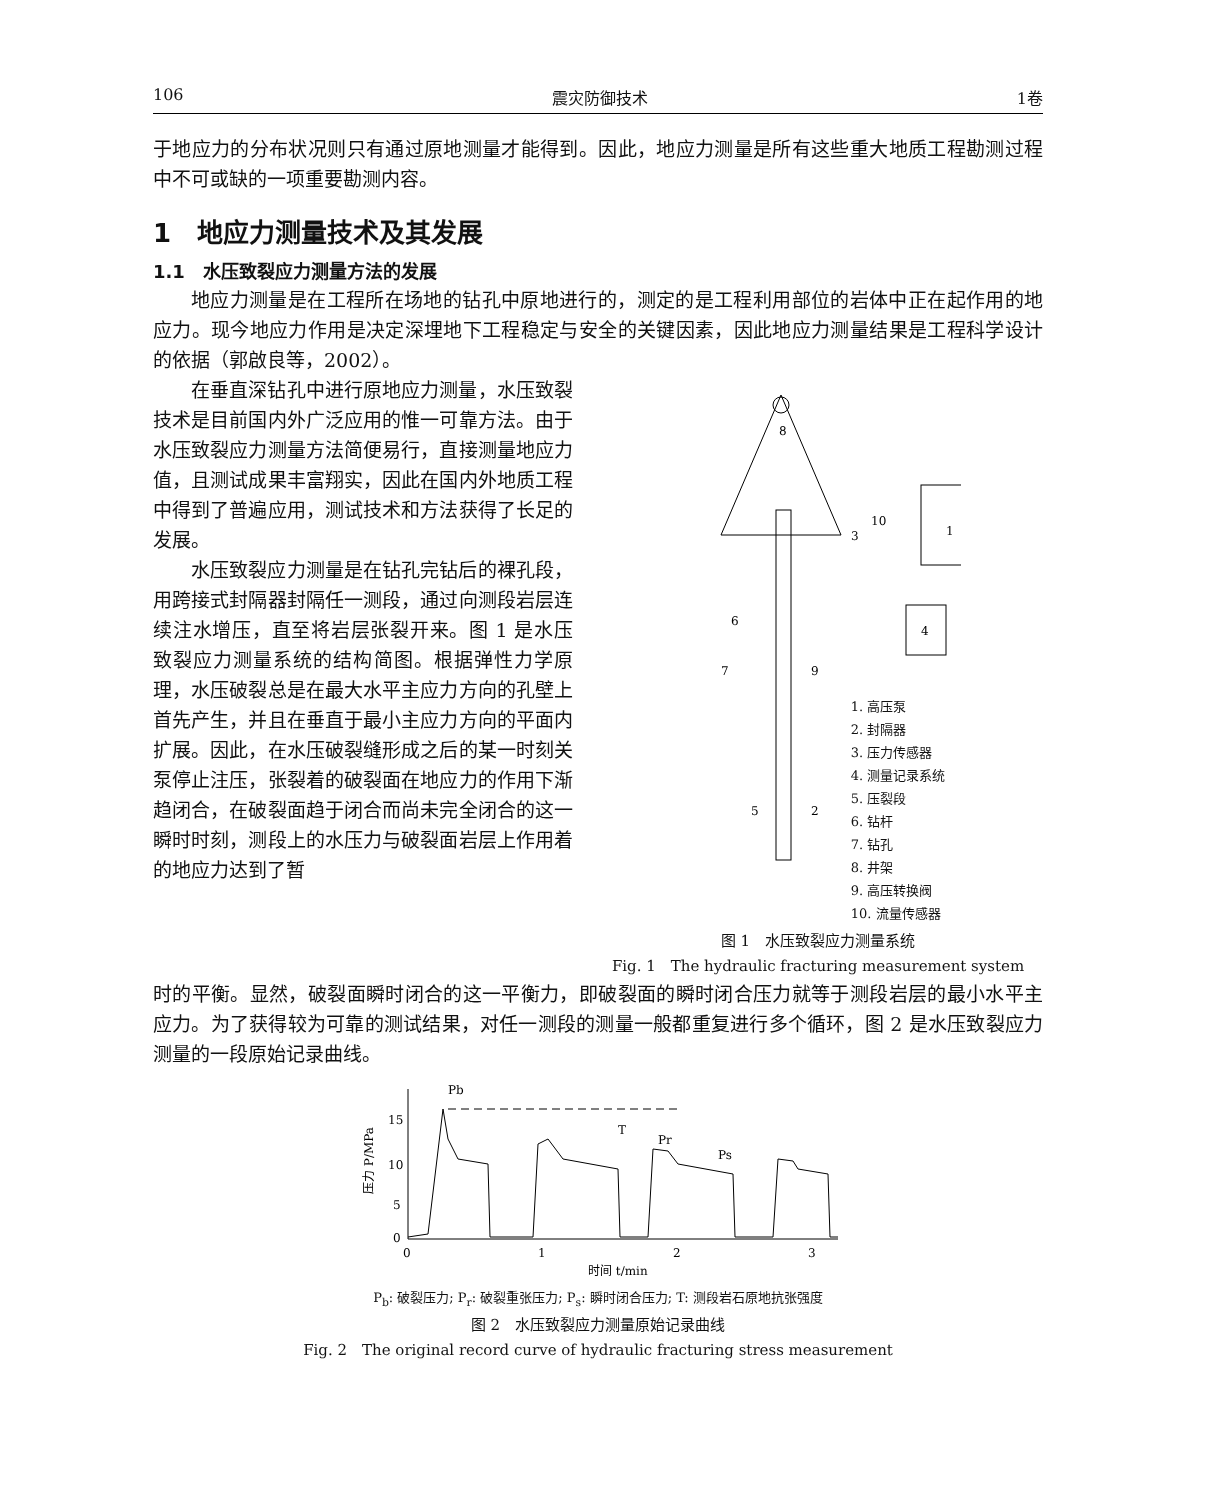106 震灾防御技术 1卷
于地应力的分布状况则只有通过原地测量才能得到。因此，地应力测量是所有这些重大地质工程勘测过程中不可或缺的一项重要勘测内容。
1　地应力测量技术及其发展
1.1　水压致裂应力测量方法的发展
地应力测量是在工程所在场地的钻孔中原地进行的，测定的是工程利用部位的岩体中正在起作用的地应力。现今地应力作用是决定深埋地下工程稳定与安全的关键因素，因此地应力测量结果是工程科学设计的依据（郭啟良等，2002）。
在垂直深钻孔中进行原地应力测量，水压致裂技术是目前国内外广泛应用的惟一可靠方法。由于水压致裂应力测量方法简便易行，直接测量地应力值，且测试成果丰富翔实，因此在国内外地质工程中得到了普遍应用，测试技术和方法获得了长足的发展。
水压致裂应力测量是在钻孔完钻后的裸孔段，用跨接式封隔器封隔任一测段，通过向测段岩层连续注水增压，直至将岩层张裂开来。图 1 是水压致裂应力测量系统的结构简图。根据弹性力学原理，水压破裂总是在最大水平主应力方向的孔壁上首先产生，并且在垂直于最小主应力方向的平面内扩展。因此，在水压破裂缝形成之后的某一时刻关泵停止注压，张裂着的破裂面在地应力的作用下渐趋闭合，在破裂面趋于闭合而尚未完全闭合的这一瞬时时刻，测段上的水压力与破裂面岩层上作用着的地应力达到了暂
8
1
4
6
7
9
3
10
5
2
1. 高压泵
2. 封隔器
3. 压力传感器
4. 测量记录系统
5. 压裂段
6. 钻杆
7. 钻孔
8. 井架
9. 高压转换阀
10. 流量传感器
图 1　水压致裂应力测量系统
Fig. 1　The hydraulic fracturing measurement system
时的平衡。显然，破裂面瞬时闭合的这一平衡力，即破裂面的瞬时闭合压力就等于测段岩层的最小水平主应力。为了获得较为可靠的测试结果，对任一测段的测量一般都重复进行多个循环，图 2 是水压致裂应力测量的一段原始记录曲线。
15
10
5
0
压力 P/MPa
Pb
T
Pr
Ps
0
1
2
3
时间 t/min
P<sub>b</sub>: 破裂压力; P<sub>r</sub>: 破裂重张压力; P<sub>s</sub>: 瞬时闭合压力; T: 测段岩石原地抗张强度
图 2　水压致裂应力测量原始记录曲线
Fig. 2　The original record curve of hydraulic fracturing stress measurement